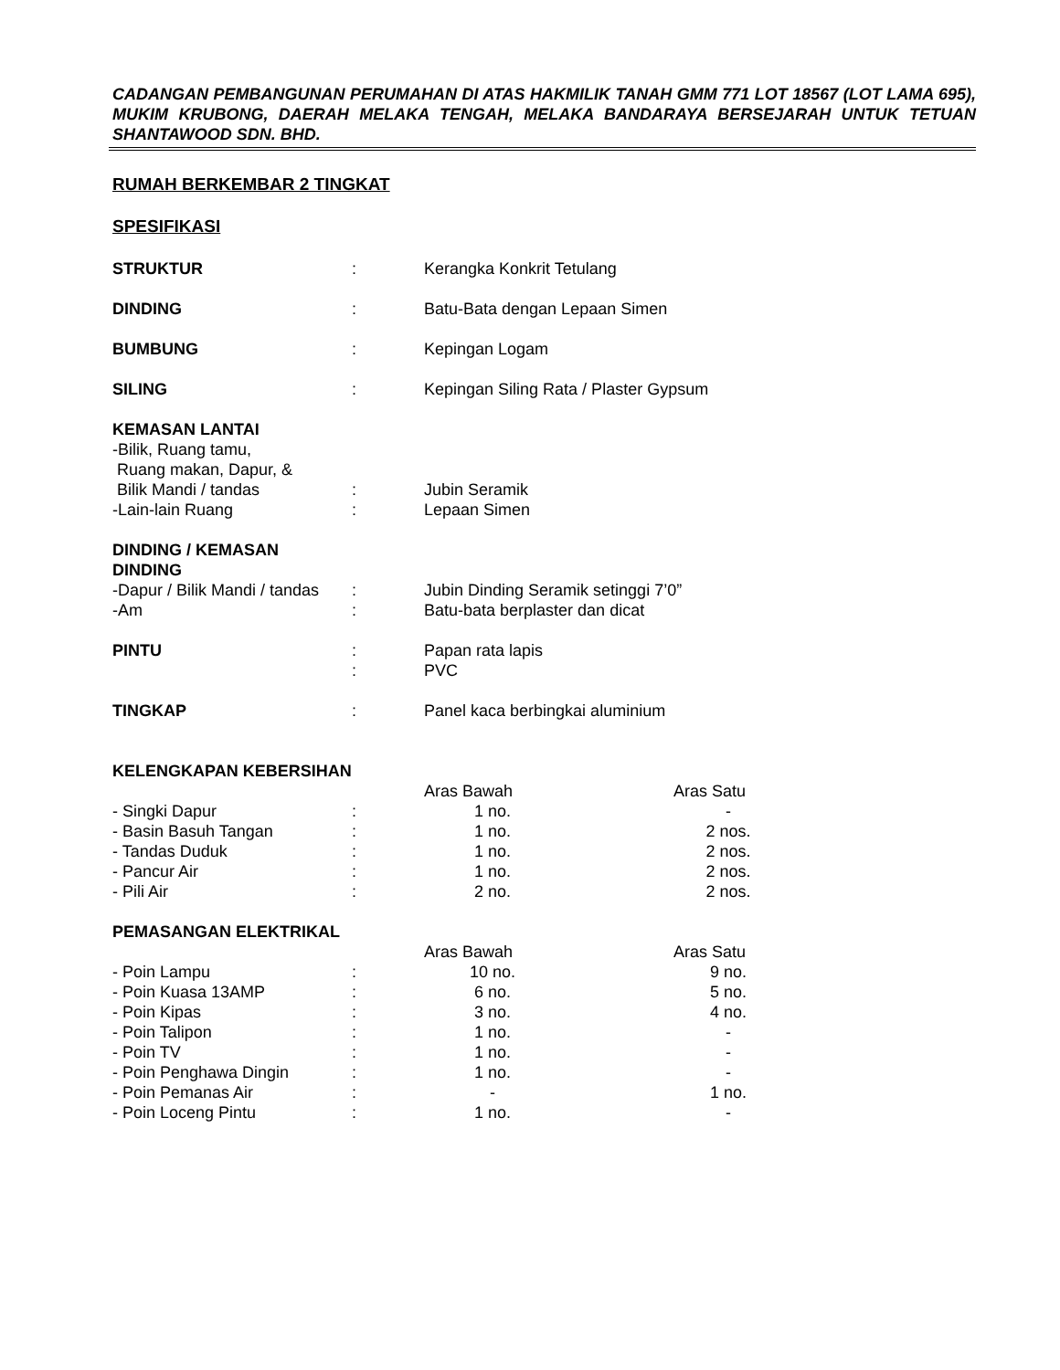CADANGAN PEMBANGUNAN PERUMAHAN DI ATAS HAKMILIK TANAH GMM 771 LOT 18567 (LOT LAMA 695), MUKIM KRUBONG, DAERAH MELAKA TENGAH, MELAKA BANDARAYA BERSEJARAH UNTUK TETUAN SHANTAWOOD SDN. BHD.
RUMAH BERKEMBAR 2 TINGKAT
SPESIFIKASI
| STRUKTUR | : | Kerangka Konkrit Tetulang | | |
| DINDING | : | Batu-Bata dengan Lepaan Simen | | |
| BUMBUNG | : | Kepingan Logam | | |
| SILING | : | Kepingan Siling Rata / Plaster Gypsum | | |
| KEMASAN LANTAI | | | | |
| -Bilik, Ruang tamu, | | | | |
| Ruang makan, Dapur, & | | | | |
| Bilik Mandi / tandas | : | Jubin Seramik | | |
| -Lain-lain Ruang | : | Lepaan Simen | | |
| DINDING / KEMASAN DINDING | | | | |
| -Dapur / Bilik Mandi / tandas | : | Jubin Dinding Seramik setinggi 7’0” | | |
| -Am | : | Batu-bata berplaster dan dicat | | |
| PINTU | : | Papan rata lapis | | |
| | : | PVC | | |
| TINGKAP | : | Panel kaca berbingkai aluminium | | |
| KELENGKAPAN KEBERSIHAN | | | | |
| | | Aras Bawah | | Aras Satu |
| - Singki Dapur | : | 1 no. | | - |
| - Basin Basuh Tangan | : | 1 no. | | 2 nos. |
| - Tandas Duduk | : | 1 no. | | 2 nos. |
| - Pancur Air | : | 1 no. | | 2 nos. |
| - Pili Air | : | 2 no. | | 2 nos. |
| PEMASANGAN ELEKTRIKAL | | | | |
| | | Aras Bawah | | Aras Satu |
| - Poin Lampu | : | 10 no. | | 9 no. |
| - Poin Kuasa 13AMP | : | 6 no. | | 5 no. |
| - Poin Kipas | : | 3 no. | | 4 no. |
| - Poin Talipon | : | 1 no. | | - |
| - Poin TV | : | 1 no. | | - |
| - Poin Penghawa Dingin | : | 1 no. | | - |
| - Poin Pemanas Air | : | - | | 1 no. |
| - Poin Loceng Pintu | : | 1 no. | | - |